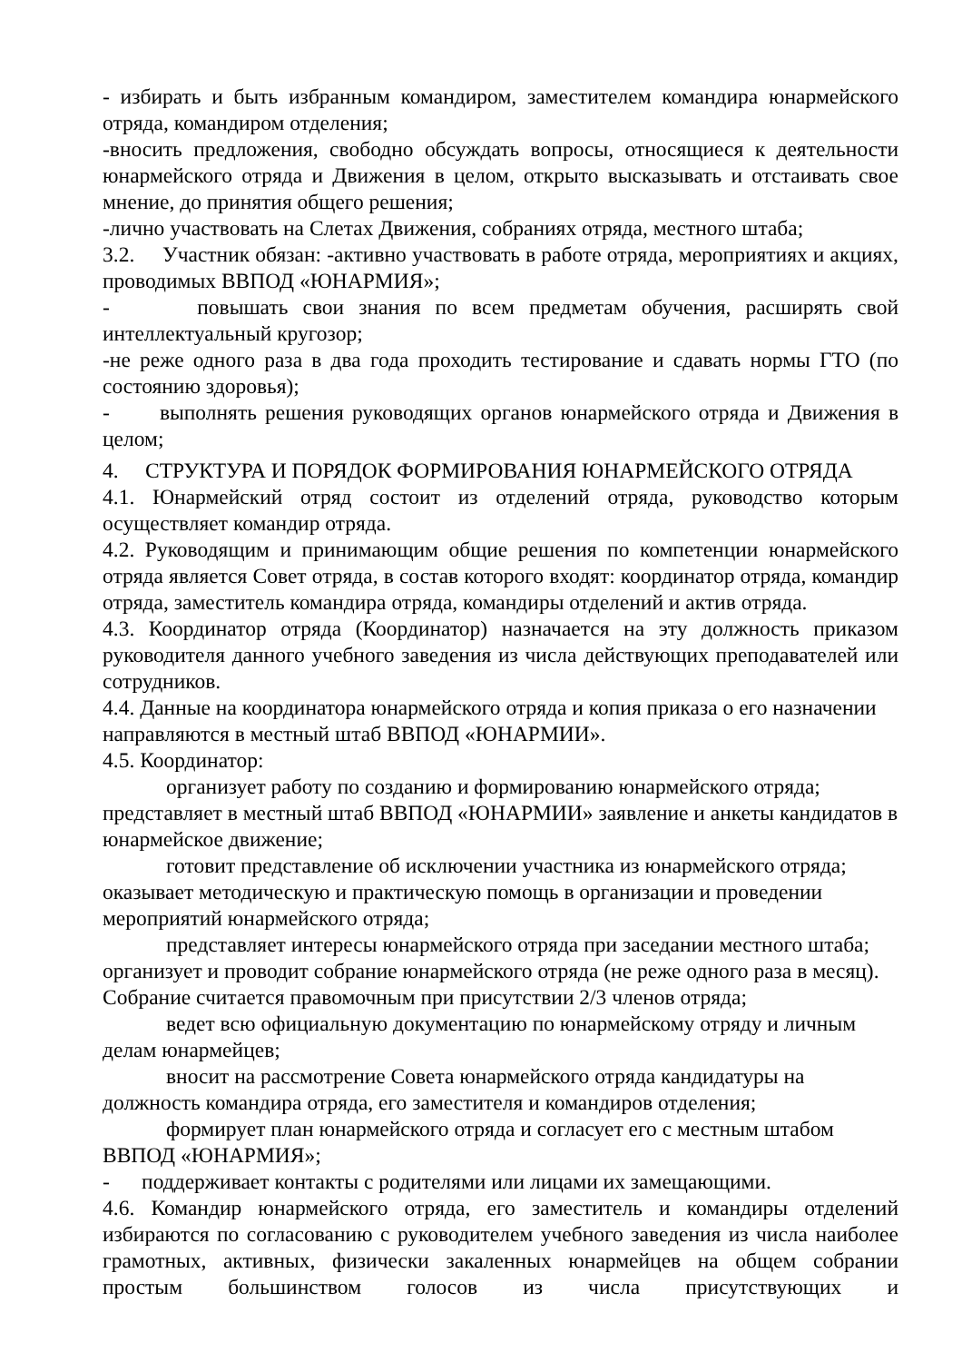- избирать и быть избранным командиром, заместителем командира юнармейского отряда, командиром отделения;
-вносить предложения, свободно обсуждать вопросы, относящиеся к деятельности юнармейского отряда и Движения в целом, открыто высказывать и отстаивать свое мнение, до принятия общего решения;
-лично участвовать на Слетах Движения, собраниях отряда, местного штаба;
3.2. Участник обязан: -активно участвовать в работе отряда, мероприятиях и акциях, проводимых ВВПОД «ЮНАРМИЯ»;
- повышать свои знания по всем предметам обучения, расширять свой интеллектуальный кругозор;
-не реже одного раза в два года проходить тестирование и сдавать нормы ГТО (по состоянию здоровья);
- выполнять решения руководящих органов юнармейского отряда и Движения в целом;
4. СТРУКТУРА И ПОРЯДОК ФОРМИРОВАНИЯ ЮНАРМЕЙСКОГО ОТРЯДА
4.1. Юнармейский отряд состоит из отделений отряда, руководство которым осуществляет командир отряда.
4.2. Руководящим и принимающим общие решения по компетенции юнармейского отряда является Совет отряда, в состав которого входят: координатор отряда, командир отряда, заместитель командира отряда, командиры отделений и актив отряда.
4.3. Координатор отряда (Координатор) назначается на эту должность приказом руководителя данного учебного заведения из числа действующих преподавателей или сотрудников.
4.4. Данные на координатора юнармейского отряда и копия приказа о его назначении направляются в местный штаб ВВПОД «ЮНАРМИИ».
4.5. Координатор:
организует работу по созданию и формированию юнармейского отряда; представляет в местный штаб ВВПОД «ЮНАРМИИ» заявление и анкеты кандидатов в юнармейское движение;
готовит представление об исключении участника из юнармейского отряда; оказывает методическую и практическую помощь в организации и проведении мероприятий юнармейского отряда;
представляет интересы юнармейского отряда при заседании местного штаба; организует и проводит собрание юнармейского отряда (не реже одного раза в месяц). Собрание считается правомочным при присутствии 2/3 членов отряда;
ведет всю официальную документацию по юнармейскому отряду и личным делам юнармейцев;
вносит на рассмотрение Совета юнармейского отряда кандидатуры на должность командира отряда, его заместителя и командиров отделения;
формирует план юнармейского отряда и согласует его с местным штабом ВВПОД «ЮНАРМИЯ»;
- поддерживает контакты с родителями или лицами их замещающими.
4.6. Командир юнармейского отряда, его заместитель и командиры отделений избираются по согласованию с руководителем учебного заведения из числа наиболее грамотных, активных, физически закаленных юнармейцев на общем собрании простым большинством голосов из числа присутствующих и